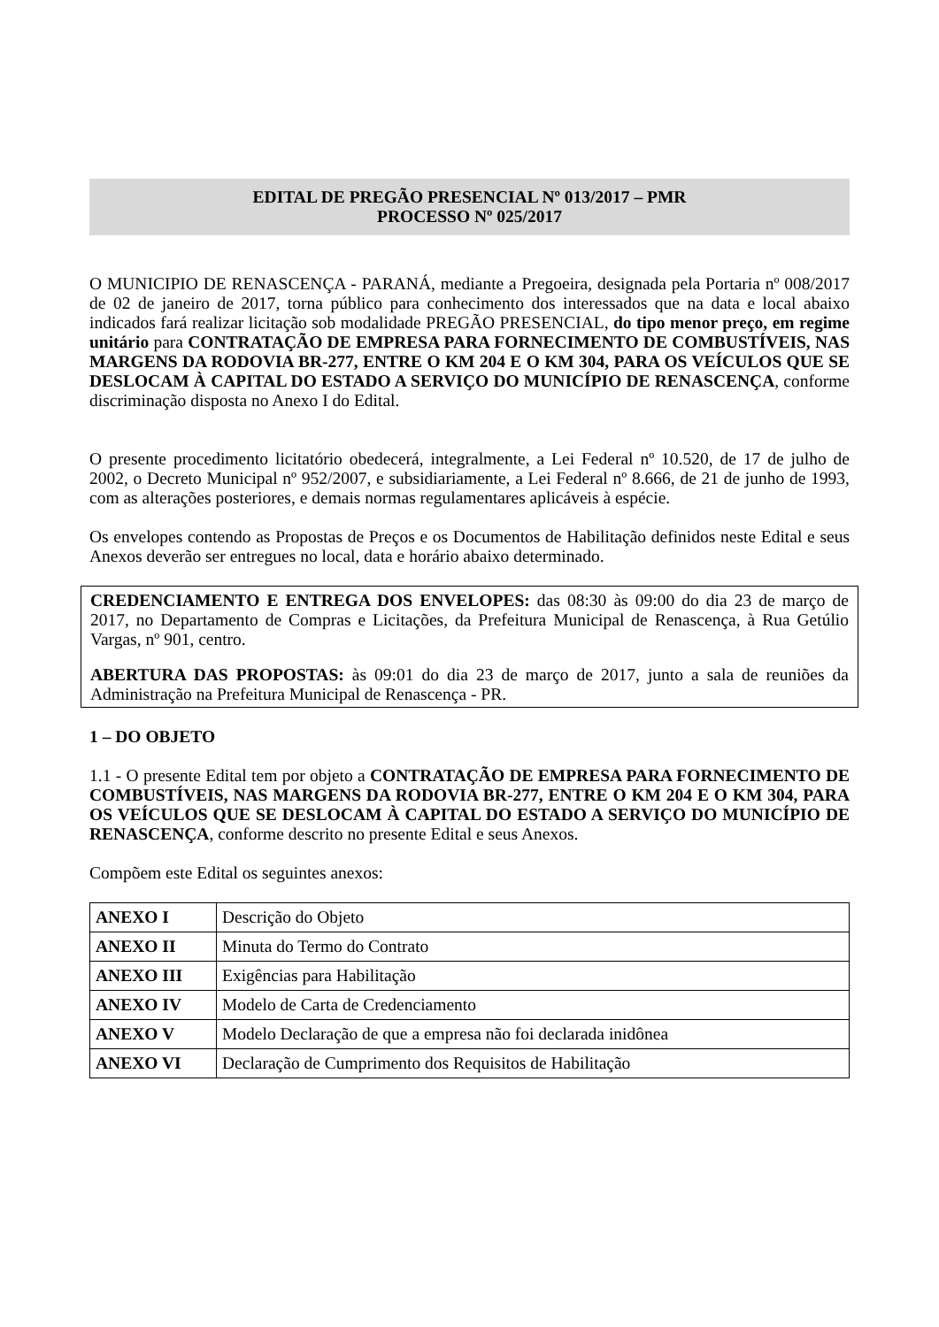EDITAL DE PREGÃO PRESENCIAL Nº 013/2017 – PMR
PROCESSO Nº 025/2017
O MUNICIPIO DE RENASCENÇA - PARANÁ, mediante a Pregoeira, designada pela Portaria nº 008/2017 de 02 de janeiro de 2017, torna público para conhecimento dos interessados que na data e local abaixo indicados fará realizar licitação sob modalidade PREGÃO PRESENCIAL, do tipo menor preço, em regime unitário para CONTRATAÇÃO DE EMPRESA PARA FORNECIMENTO DE COMBUSTÍVEIS, NAS MARGENS DA RODOVIA BR-277, ENTRE O KM 204 E O KM 304, PARA OS VEÍCULOS QUE SE DESLOCAM À CAPITAL DO ESTADO A SERVIÇO DO MUNICÍPIO DE RENASCENÇA, conforme discriminação disposta no Anexo I do Edital.
O presente procedimento licitatório obedecerá, integralmente, a Lei Federal nº 10.520, de 17 de julho de 2002, o Decreto Municipal nº 952/2007, e subsidiariamente, a Lei Federal nº 8.666, de 21 de junho de 1993, com as alterações posteriores, e demais normas regulamentares aplicáveis à espécie.
Os envelopes contendo as Propostas de Preços e os Documentos de Habilitação definidos neste Edital e seus Anexos deverão ser entregues no local, data e horário abaixo determinado.
CREDENCIAMENTO E ENTREGA DOS ENVELOPES: das 08:30 às 09:00 do dia 23 de março de 2017, no Departamento de Compras e Licitações, da Prefeitura Municipal de Renascença, à Rua Getúlio Vargas, nº 901, centro.
ABERTURA DAS PROPOSTAS: às 09:01 do dia 23 de março de 2017, junto a sala de reuniões da Administração na Prefeitura Municipal de Renascença - PR.
1 – DO OBJETO
1.1 - O presente Edital tem por objeto a CONTRATAÇÃO DE EMPRESA PARA FORNECIMENTO DE COMBUSTÍVEIS, NAS MARGENS DA RODOVIA BR-277, ENTRE O KM 204 E O KM 304, PARA OS VEÍCULOS QUE SE DESLOCAM À CAPITAL DO ESTADO A SERVIÇO DO MUNICÍPIO DE RENASCENÇA, conforme descrito no presente Edital e seus Anexos.
Compõem este Edital os seguintes anexos:
| ANEXO I | Descrição do Objeto |
| ANEXO II | Minuta do Termo do Contrato |
| ANEXO III | Exigências para Habilitação |
| ANEXO IV | Modelo de Carta de Credenciamento |
| ANEXO V | Modelo Declaração de que a empresa não foi declarada inidônea |
| ANEXO VI | Declaração de Cumprimento dos Requisitos de Habilitação |